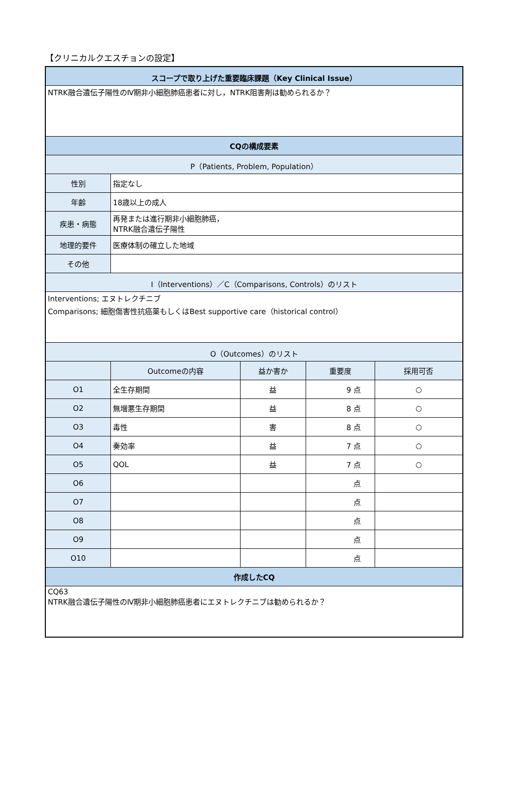【クリニカルクエスチョンの設定】
| スコープで取り上げた重要臨床課題（Key Clinical Issue） | | | | |
| NTRK融合遺伝子陽性のⅣ期非小細胞肺癌患者に対し，NTRK阻害剤は勧められるか？ | | | | |
| CQの構成要素 | | | | |
| P（Patients, Problem, Population） | | | | |
| 性別 | 指定なし | | | |
| 年齢 | 18歳以上の成人 | | | |
| 疾患・病態 | 再発または進行期非小細胞肺癌， NTRK融合遺伝子陽性 | | | |
| 地理的要件 | 医療体制の確立した地域 | | | |
| その他 | | | | |
| I（Interventions）／C（Comparisons, Controls）のリスト | | | | |
| Interventions; エヌトレクチニブ Comparisons; 細胞傷害性抗癌薬もしくはBest supportive care（historical control） | | | | |
| O（Outcomes）のリスト | | | | |
| | Outcomeの内容 | 益か害か | 重要度 | 採用可否 |
| O1 | 全生存期間 | 益 | 9 点 | ○ |
| O2 | 無増悪生存期間 | 益 | 8 点 | ○ |
| O3 | 毒性 | 害 | 8 点 | ○ |
| O4 | 奏効率 | 益 | 7 点 | ○ |
| O5 | QOL | 益 | 7 点 | ○ |
| O6 | | | 点 | |
| O7 | | | 点 | |
| O8 | | | 点 | |
| O9 | | | 点 | |
| O10 | | | 点 | |
| 作成したCQ | | | | |
| CQ63 NTRK融合遺伝子陽性のⅣ期非小細胞肺癌患者にエヌトレクチニブは勧められるか？ | | | | |